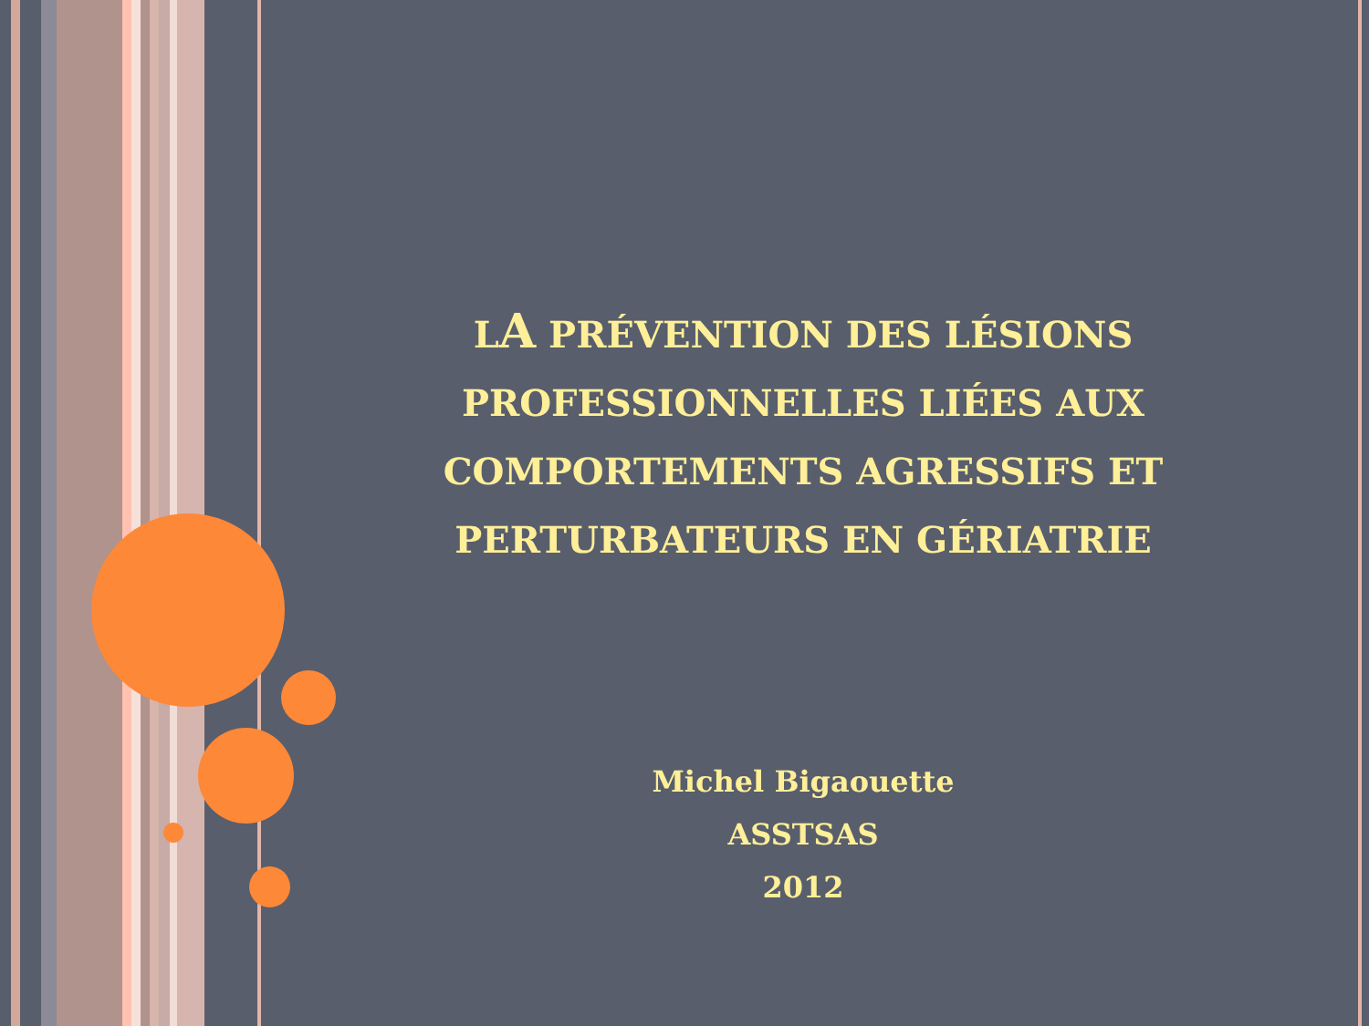LA PRÉVENTION DES LÉSIONS PROFESSIONNELLES LIÉES AUX COMPORTEMENTS AGRESSIFS ET PERTURBATEURS EN GÉRIATRIE
Michel Bigaouette
ASSTSAS
2012